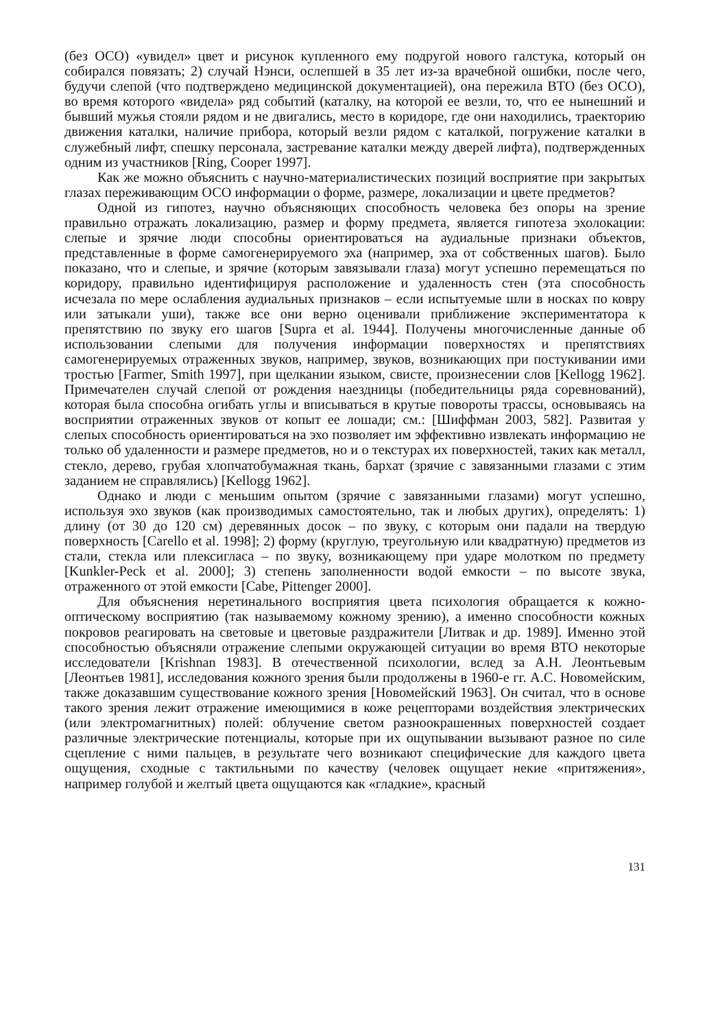(без ОСО) «увидел» цвет и рисунок купленного ему подругой нового галстука, который он собирался повязать; 2) случай Нэнси, ослепшей в 35 лет из-за врачебной ошибки, после чего, будучи слепой (что подтверждено медицинской документацией), она пережила ВТО (без ОСО), во время которого «видела» ряд событий (каталку, на которой ее везли, то, что ее нынешний и бывший мужья стояли рядом и не двигались, место в коридоре, где они находились, траекторию движения каталки, наличие прибора, который везли рядом с каталкой, погружение каталки в служебный лифт, спешку персонала, застревание каталки между дверей лифта), подтвержденных одним из участников [Ring, Cooper 1997].
Как же можно объяснить с научно-материалистических позиций восприятие при закрытых глазах переживающим ОСО информации о форме, размере, локализации и цвете предметов?
Одной из гипотез, научно объясняющих способность человека без опоры на зрение правильно отражать локализацию, размер и форму предмета, является гипотеза эхолокации: слепые и зрячие люди способны ориентироваться на аудиальные признаки объектов, представленные в форме самогенерируемого эха (например, эха от собственных шагов). Было показано, что и слепые, и зрячие (которым завязывали глаза) могут успешно перемещаться по коридору, правильно идентифицируя расположение и удаленность стен (эта способность исчезала по мере ослабления аудиальных признаков – если испытуемые шли в носках по ковру или затыкали уши), также все они верно оценивали приближение экспериментатора к препятствию по звуку его шагов [Supra et al. 1944]. Получены многочисленные данные об использовании слепыми для получения информации поверхностях и препятствиях самогенерируемых отраженных звуков, например, звуков, возникающих при постукивании ими тростью [Farmer, Smith 1997], при щелкании языком, свисте, произнесении слов [Kellogg 1962]. Примечателен случай слепой от рождения наездницы (победительницы ряда соревнований), которая была способна огибать углы и вписываться в крутые повороты трассы, основываясь на восприятии отраженных звуков от копыт ее лошади; см.: [Шиффман 2003, 582]. Развитая у слепых способность ориентироваться на эхо позволяет им эффективно извлекать информацию не только об удаленности и размере предметов, но и о текстурах их поверхностей, таких как металл, стекло, дерево, грубая хлопчатобумажная ткань, бархат (зрячие с завязанными глазами с этим заданием не справлялись) [Kellogg 1962].
Однако и люди с меньшим опытом (зрячие с завязанными глазами) могут успешно, используя эхо звуков (как производимых самостоятельно, так и любых других), определять: 1) длину (от 30 до 120 см) деревянных досок – по звуку, с которым они падали на твердую поверхность [Carello et al. 1998]; 2) форму (круглую, треугольную или квадратную) предметов из стали, стекла или плексигласа – по звуку, возникающему при ударе молотком по предмету [Kunkler-Peck et al. 2000]; 3) степень заполненности водой емкости – по высоте звука, отраженного от этой емкости [Cabe, Pittenger 2000].
Для объяснения неретинального восприятия цвета психология обращается к кожно-оптическому восприятию (так называемому кожному зрению), а именно способности кожных покровов реагировать на световые и цветовые раздражители [Литвак и др. 1989]. Именно этой способностью объясняли отражение слепыми окружающей ситуации во время ВТО некоторые исследователи [Krishnan 1983]. В отечественной психологии, вслед за А.Н. Леонтьевым [Леонтьев 1981], исследования кожного зрения были продолжены в 1960-е гг. А.С. Новомейским, также доказавшим существование кожного зрения [Новомейский 1963]. Он считал, что в основе такого зрения лежит отражение имеющимися в коже рецепторами воздействия электрических (или электромагнитных) полей: облучение светом разноокрашенных поверхностей создает различные электрические потенциалы, которые при их ощупывании вызывают разное по силе сцепление с ними пальцев, в результате чего возникают специфические для каждого цвета ощущения, сходные с тактильными по качеству (человек ощущает некие «притяжения», например голубой и желтый цвета ощущаются как «гладкие», красный
131